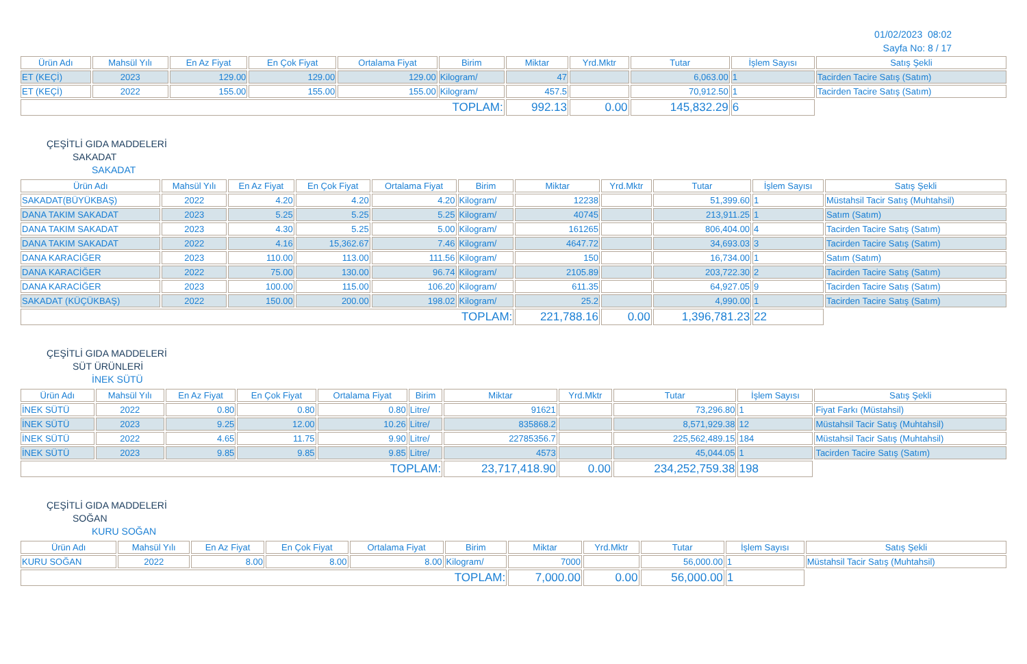01/02/2023 08:02
Sayfa No: 8 / 17
| Ürün Adı | Mahsül Yılı | En Az Fiyat | En Çok Fiyat | Ortalama Fiyat | Birim | Miktar | Yrd.Mktr | Tutar | İşlem Sayısı | Satış Şekli |
| --- | --- | --- | --- | --- | --- | --- | --- | --- | --- | --- |
| ET (KEÇİ) | 2023 | 129.00 | 129.00 | 129.00 | Kilogram/ | 47 | | 6,063.00 | 1 | Tacirden Tacire Satış (Satım) |
| ET (KEÇİ) | 2022 | 155.00 | 155.00 | 155.00 | Kilogram/ | 457.5 | | 70,912.50 | 1 | Tacirden Tacire Satış (Satım) |
| TOPLAM: | | | | | | 992.13 | 0.00 | 145,832.29 | 6 | |
ÇEŞİTLİ GIDA MADDELERİ
SAKADAT
SAKADAT
| Ürün Adı | Mahsül Yılı | En Az Fiyat | En Çok Fiyat | Ortalama Fiyat | Birim | Miktar | Yrd.Mktr | Tutar | İşlem Sayısı | Satış Şekli |
| --- | --- | --- | --- | --- | --- | --- | --- | --- | --- | --- |
| SAKADAT(BÜYÜKBAŞ) | 2022 | 4.20 | 4.20 | 4.20 | Kilogram/ | 12238 | | 51,399.60 | 1 | Müstahsil Tacir Satış (Muhtahsil) |
| DANA TAKIM SAKADAT | 2023 | 5.25 | 5.25 | 5.25 | Kilogram/ | 40745 | | 213,911.25 | 1 | Satım (Satım) |
| DANA TAKIM SAKADAT | 2023 | 4.30 | 5.25 | 5.00 | Kilogram/ | 161265 | | 806,404.00 | 4 | Tacirden Tacire Satış (Satım) |
| DANA TAKIM SAKADAT | 2022 | 4.16 | 15,362.67 | 7.46 | Kilogram/ | 4647.72 | | 34,693.03 | 3 | Tacirden Tacire Satış (Satım) |
| DANA KARACİĞER | 2023 | 110.00 | 113.00 | 111.56 | Kilogram/ | 150 | | 16,734.00 | 1 | Satım (Satım) |
| DANA KARACİĞER | 2022 | 75.00 | 130.00 | 96.74 | Kilogram/ | 2105.89 | | 203,722.30 | 2 | Tacirden Tacire Satış (Satım) |
| DANA KARACİĞER | 2023 | 100.00 | 115.00 | 106.20 | Kilogram/ | 611.35 | | 64,927.05 | 9 | Tacirden Tacire Satış (Satım) |
| SAKADAT (KÜÇÜKBAŞ) | 2022 | 150.00 | 200.00 | 198.02 | Kilogram/ | 25.2 | | 4,990.00 | 1 | Tacirden Tacire Satış (Satım) |
| TOPLAM: | | | | | | 221,788.16 | 0.00 | 1,396,781.23 | 22 | |
ÇEŞİTLİ GIDA MADDELERİ
SÜT ÜRÜNLERİ
İNEK SÜTÜ
| Ürün Adı | Mahsül Yılı | En Az Fiyat | En Çok Fiyat | Ortalama Fiyat | Birim | Miktar | Yrd.Mktr | Tutar | İşlem Sayısı | Satış Şekli |
| --- | --- | --- | --- | --- | --- | --- | --- | --- | --- | --- |
| İNEK SÜTÜ | 2022 | 0.80 | 0.80 | 0.80 | Litre/ | 91621 | | 73,296.80 | 1 | Fiyat Farkı (Müstahsil) |
| İNEK SÜTÜ | 2023 | 9.25 | 12.00 | 10.26 | Litre/ | 835868.2 | | 8,571,929.38 | 12 | Müstahsil Tacir Satış (Muhtahsil) |
| İNEK SÜTÜ | 2022 | 4.65 | 11.75 | 9.90 | Litre/ | 22785356.7 | | 225,562,489.15 | 184 | Müstahsil Tacir Satış (Muhtahsil) |
| İNEK SÜTÜ | 2023 | 9.85 | 9.85 | 9.85 | Litre/ | 4573 | | 45,044.05 | 1 | Tacirden Tacire Satış (Satım) |
| TOPLAM: | | | | | | 23,717,418.90 | 0.00 | 234,252,759.38 | 198 | |
ÇEŞİTLİ GIDA MADDELERİ
SOĞAN
KURU SOĞAN
| Ürün Adı | Mahsül Yılı | En Az Fiyat | En Çok Fiyat | Ortalama Fiyat | Birim | Miktar | Yrd.Mktr | Tutar | İşlem Sayısı | Satış Şekli |
| --- | --- | --- | --- | --- | --- | --- | --- | --- | --- | --- |
| KURU SOĞAN | 2022 | 8.00 | 8.00 | 8.00 | Kilogram/ | 7000 | | 56,000.00 | 1 | Müstahsil Tacir Satış (Muhtahsil) |
| TOPLAM: | | | | | | 7,000.00 | 0.00 | 56,000.00 | 1 | |